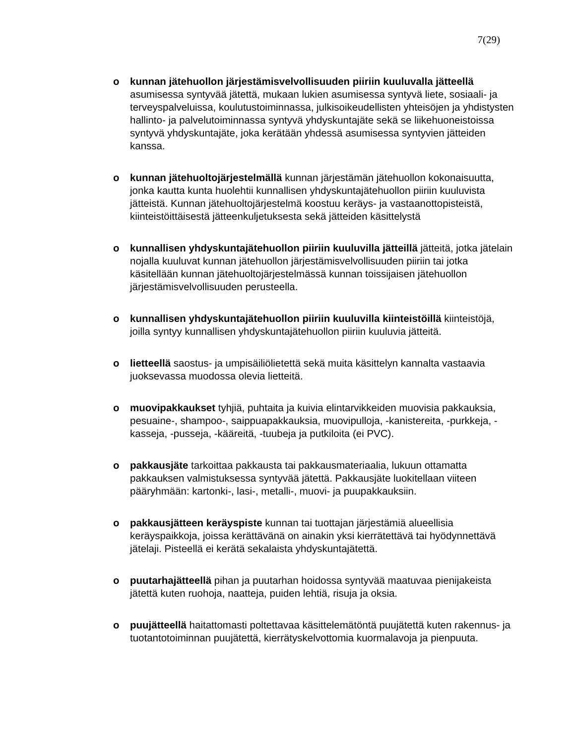7(29)
o kunnan jätehuollon järjestämisvelvollisuuden piiriin kuuluvalla jätteellä asumisessa syntyvää jätettä, mukaan lukien asumisessa syntyvä liete, sosiaali- ja terveyspalveluissa, koulutustoiminnassa, julkisoikeudellisten yhteisöjen ja yhdistysten hallinto- ja palvelutoiminnassa syntyvä yhdyskuntajäte sekä se liikehuoneistoissa syntyvä yhdyskuntajäte, joka kerätään yhdessä asumisessa syntyvien jätteiden kanssa.
o kunnan jätehuoltojärjestelmällä kunnan järjestämän jätehuollon kokonaisuutta, jonka kautta kunta huolehtii kunnallisen yhdyskuntajätehuollon piiriin kuuluvista jätteistä. Kunnan jätehuoltojärjestelmä koostuu keräys- ja vastaanottopisteistä, kiinteistöittäisestä jätteenkuljetuksesta sekä jätteiden käsittelystä
o kunnallisen yhdyskuntajätehuollon piiriin kuuluvilla jätteillä jätteitä, jotka jätelain nojalla kuuluvat kunnan jätehuollon järjestämisvelvollisuuden piiriin tai jotka käsitellään kunnan jätehuoltojärjestelmässä kunnan toissijaisen jätehuollon järjestämisvelvollisuuden perusteella.
o kunnallisen yhdyskuntajätehuollon piiriin kuuluvilla kiinteistöillä kiinteistöjä, joilla syntyy kunnallisen yhdyskuntajätehuollon piiriin kuuluvia jätteitä.
o lietteellä saostus- ja umpisäiliölietettä sekä muita käsittelyn kannalta vastaavia juoksevassa muodossa olevia lietteitä.
o muovipakkaukset tyhjiä, puhtaita ja kuivia elintarvikkeiden muovisia pakkauksia, pesuaine-, shampoo-, saippuapakkauksia, muovipulloja, -kanistereita, -purkkeja, -kasseja, -pusseja, -kääreitä, -tuubeja ja putkiloita (ei PVC).
o pakkausjäte tarkoittaa pakkausta tai pakkausmateriaalia, lukuun ottamatta pakkauksen valmistuksessa syntyvää jätettä. Pakkausjäte luokitellaan viiteen pääryhmään: kartonki-, lasi-, metalli-, muovi- ja puupakkauksiin.
o pakkausjätteen keräyspiste kunnan tai tuottajan järjestämiä alueellisia keräyspaikkoja, joissa kerättävänä on ainakin yksi kierrätettävä tai hyödynnettävä jätelaji. Pisteellä ei kerätä sekalaista yhdyskuntajätettä.
o puutarhajätteellä pihan ja puutarhan hoidossa syntyvää maatuvaa pienijakeista jätettä kuten ruohoja, naatteja, puiden lehtiä, risuja ja oksia.
o puujätteellä haitattomasti poltettavaa käsittelemätöntä puujätettä kuten rakennus- ja tuotantotoiminnan puujätettä, kierrätyskelvottomia kuormalavoja ja pienpuuta.